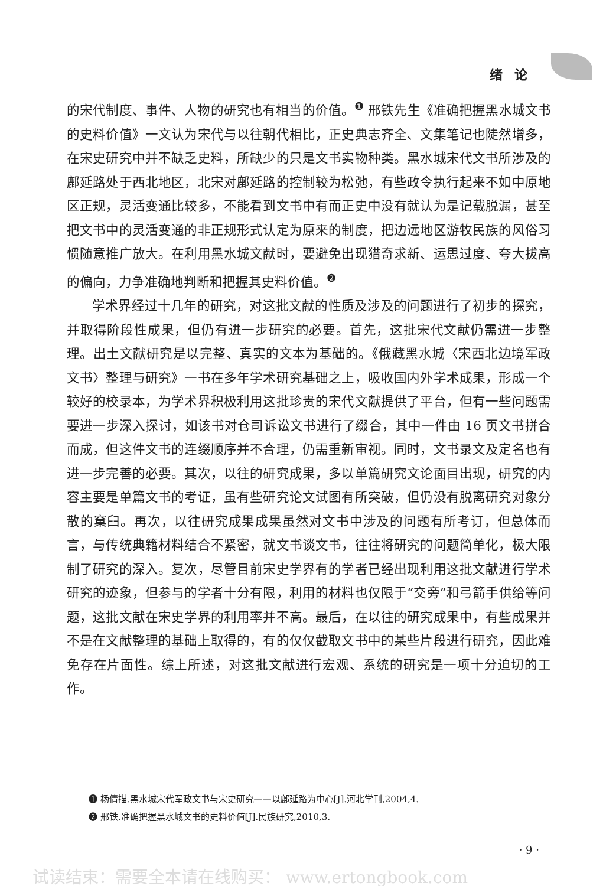绪论
的宋代制度、事件、人物的研究也有相当的价值。<sup>❶</sup> 邢铁先生《准确把握黑水城文书的史料价值》一文认为宋代与以往朝代相比，正史典志齐全、文集笔记也陡然增多，在宋史研究中并不缺乏史料，所缺少的只是文书实物种类。黑水城宋代文书所涉及的鄜延路处于西北地区，北宋对鄜延路的控制较为松弛，有些政令执行起来不如中原地区正规，灵活变通比较多，不能看到文书中有而正史中没有就认为是记载脱漏，甚至把文书中的灵活变通的非正规形式认定为原来的制度，把边远地区游牧民族的风俗习惯随意推广放大。在利用黑水城文献时，要避免出现猎奇求新、运思过度、夸大拔高的偏向，力争准确地判断和把握其史料价值。<sup>❷</sup>
学术界经过十几年的研究，对这批文献的性质及涉及的问题进行了初步的探究，并取得阶段性成果，但仍有进一步研究的必要。首先，这批宋代文献仍需进一步整理。出土文献研究是以完整、真实的文本为基础的。《俄藏黑水城〈宋西北边境军政文书〉整理与研究》一书在多年学术研究基础之上，吸收国内外学术成果，形成一个较好的校录本，为学术界积极利用这批珍贵的宋代文献提供了平台，但有一些问题需要进一步深入探讨，如该书对仓司诉讼文书进行了缀合，其中一件由 16 页文书拼合而成，但这件文书的连缀顺序并不合理，仍需重新审视。同时，文书录文及定名也有进一步完善的必要。其次，以往的研究成果，多以单篇研究文论面目出现，研究的内容主要是单篇文书的考证，虽有些研究论文试图有所突破，但仍没有脱离研究对象分散的窠臼。再次，以往研究成果成果虽然对文书中涉及的问题有所考订，但总体而言，与传统典籍材料结合不紧密，就文书谈文书，往往将研究的问题简单化，极大限制了研究的深入。复次，尽管目前宋史学界有的学者已经出现利用这批文献进行学术研究的迹象，但参与的学者十分有限，利用的材料也仅限于“交旁”和弓箭手供给等问题，这批文献在宋史学界的利用率并不高。最后，在以往的研究成果中，有些成果并不是在文献整理的基础上取得的，有的仅仅截取文书中的某些片段进行研究，因此难免存在片面性。综上所述，对这批文献进行宏观、系统的研究是一项十分迫切的工作。
❶ 杨倩描.黑水城宋代军政文书与宋史研究——以鄜延路为中心[J].河北学刊,2004,4.
❷ 邢铁.准确把握黑水城文书的史料价值[J].民族研究,2010,3.
· 9 ·
试读结束：需要全本请在线购买： www.ertongbook.com